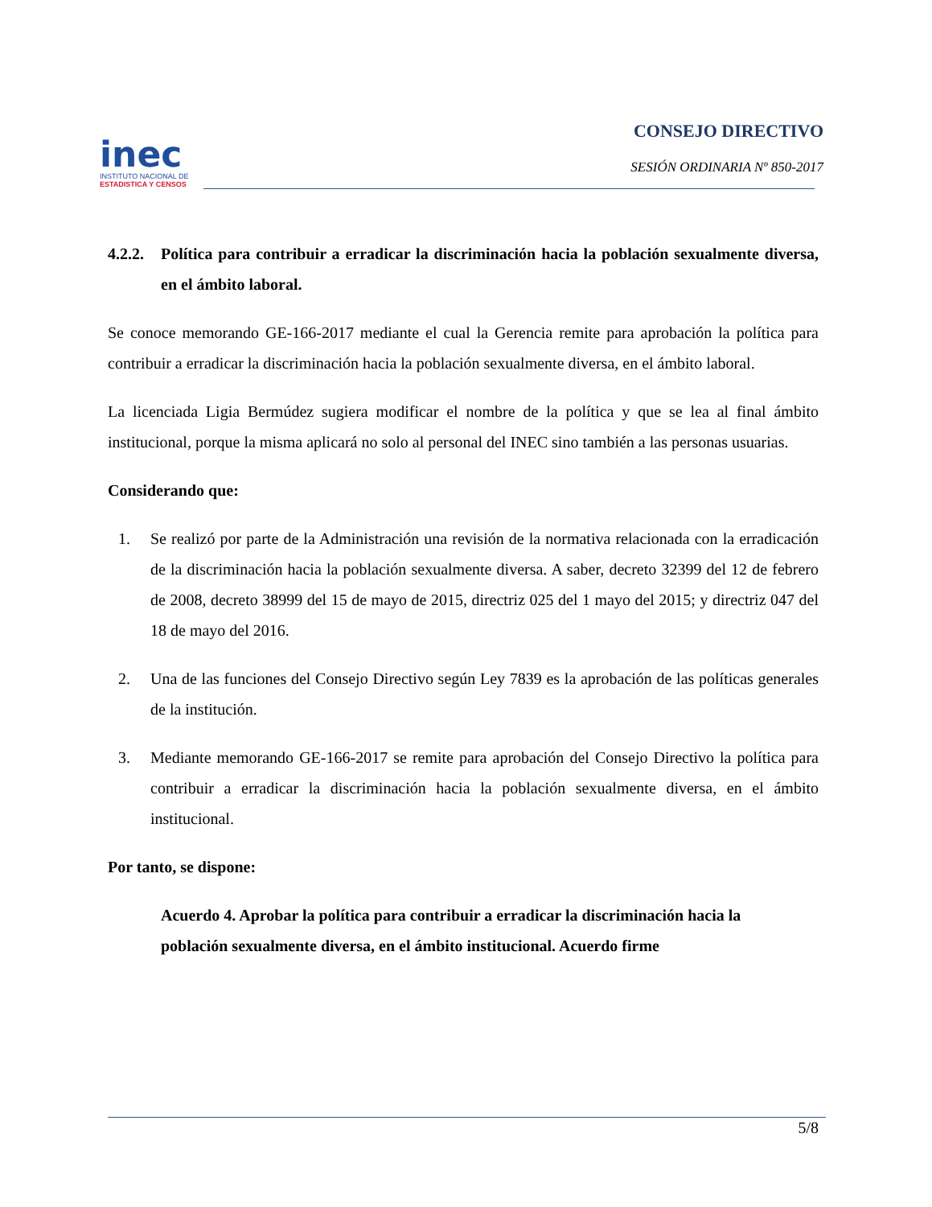inec
INSTITUTO NACIONAL DE
ESTADISTICA Y CENSOS
CONSEJO DIRECTIVO
SESIÓN ORDINARIA Nº 850-2017
4.2.2. Política para contribuir a erradicar la discriminación hacia la población sexualmente diversa, en el ámbito laboral.
Se conoce memorando GE-166-2017 mediante el cual la Gerencia remite para aprobación la política para contribuir a erradicar la discriminación hacia la población sexualmente diversa, en el ámbito laboral.
La licenciada Ligia Bermúdez sugiera modificar el nombre de la política y que se lea al final ámbito institucional, porque la misma aplicará no solo al personal del INEC sino también a las personas usuarias.
Considerando que:
1. Se realizó por parte de la Administración una revisión de la normativa relacionada con la erradicación de la discriminación hacia la población sexualmente diversa. A saber, decreto 32399 del 12 de febrero de 2008, decreto 38999 del 15 de mayo de 2015, directriz 025 del 1 mayo del 2015; y directriz 047 del 18 de mayo del 2016.
2. Una de las funciones del Consejo Directivo según Ley 7839 es la aprobación de las políticas generales de la institución.
3. Mediante memorando GE-166-2017 se remite para aprobación del Consejo Directivo la política para contribuir a erradicar la discriminación hacia la población sexualmente diversa, en el ámbito institucional.
Por tanto, se dispone:
Acuerdo 4. Aprobar la política para contribuir a erradicar la discriminación hacia la población sexualmente diversa, en el ámbito institucional. Acuerdo firme
5/8